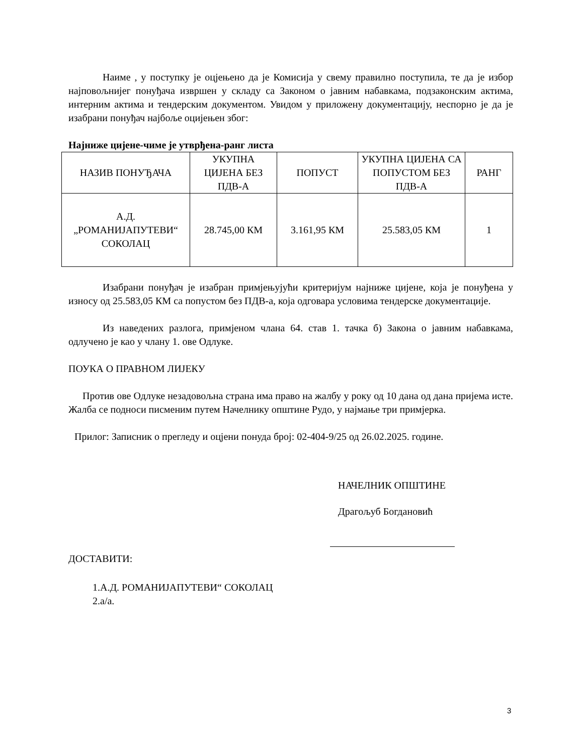Наиме , у поступку је оцјењено да је Комисија у свему правилно поступила, те да је избор најповољнијег понуђача извршен у складу са Законом о јавним набавкама, подзаконским актима, интерним актима и тендерским документом. Увидом у приложену документацију, неспорно је да је изабрани понуђач најбоље оцијењен због:
Најниже цијене-чиме је утврђена-ранг листа
| НАЗИВ ПОНУЂАЧА | УКУПНА ЦИЈЕНА БЕЗ ПДВ-А | ПОПУСТ | УКУПНА ЦИЈЕНА СА ПОПУСТОМ БЕЗ ПДВ-А | РАНГ |
| А.Д. „РОМАНИЈАПУТЕВИ“ СОКОЛАЦ | 28.745,00 КМ | 3.161,95 КМ | 25.583,05 КМ | 1 |
Изабрани понуђач је изабран примјењујући критеријум најниже цијене, која је понуђена у износу од 25.583,05 КМ са попустом без ПДВ-а, која одговара условима тендерске документације.
Из наведених разлога, примјеном члана 64. став 1. тачка б) Закона о јавним набавкама, одлучено је као у члану 1. ове Одлуке.
ПОУКА О ПРАВНОМ ЛИЈЕКУ
Против ове Одлуке незадовољна страна има право на жалбу у року од 10 дана од дана пријема исте. Жалба се подноси писменим путем Начелнику општине Рудо, у најмање три примјерка.
Прилог: Записник о прегледу и оцјени понуда број: 02-404-9/25 од 26.02.2025. године.
НАЧЕЛНИК ОПШТИНЕ
Драгољуб Богдановић
ДОСТАВИТИ:
1.А.Д. РОМАНИЈАПУТЕВИ“ СОКОЛАЦ
2.а/а.
3